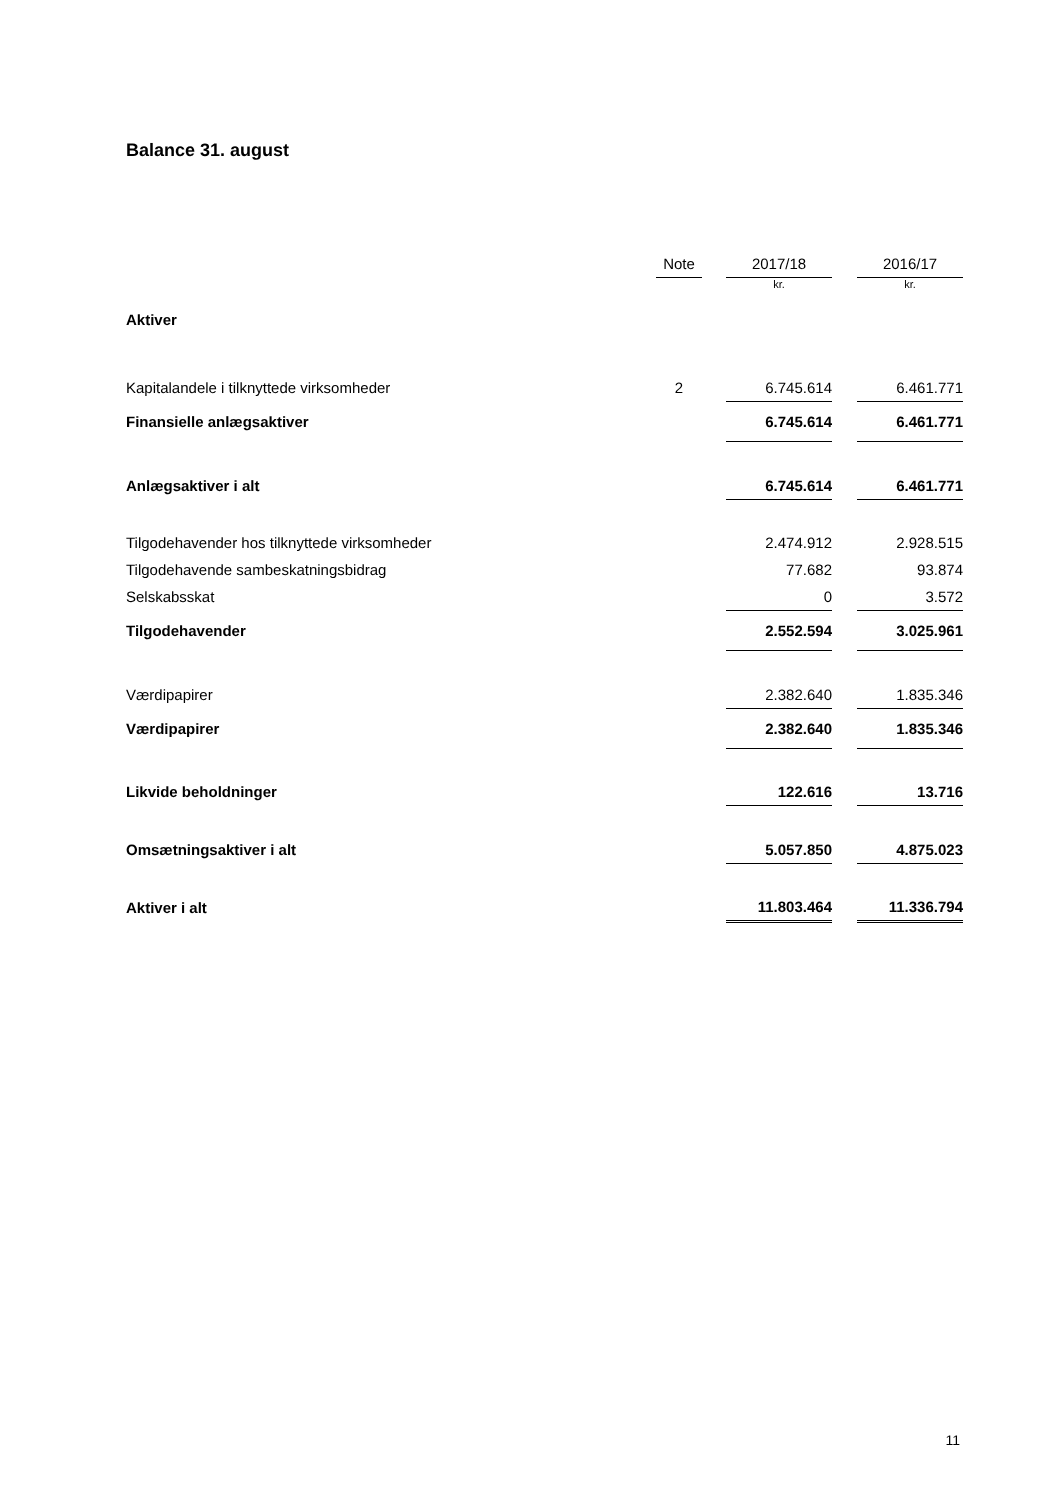Balance 31. august
| | Note | | 2017/18 | | 2016/17 |
| --- | --- | --- | --- | --- | --- |
| | | | kr. | | kr. |
| Aktiver | | | | | |
| Kapitalandele i tilknyttede virksomheder | 2 | | 6.745.614 | | 6.461.771 |
| Finansielle anlægsaktiver | | | 6.745.614 | | 6.461.771 |
| Anlægsaktiver i alt | | | 6.745.614 | | 6.461.771 |
| Tilgodehavender hos tilknyttede virksomheder | | | 2.474.912 | | 2.928.515 |
| Tilgodehavende sambeskatningsbidrag | | | 77.682 | | 93.874 |
| Selskabsskat | | | 0 | | 3.572 |
| Tilgodehavender | | | 2.552.594 | | 3.025.961 |
| Værdipapirer | | | 2.382.640 | | 1.835.346 |
| Værdipapirer | | | 2.382.640 | | 1.835.346 |
| Likvide beholdninger | | | 122.616 | | 13.716 |
| Omsætningsaktiver i alt | | | 5.057.850 | | 4.875.023 |
| Aktiver i alt | | | 11.803.464 | | 11.336.794 |
11